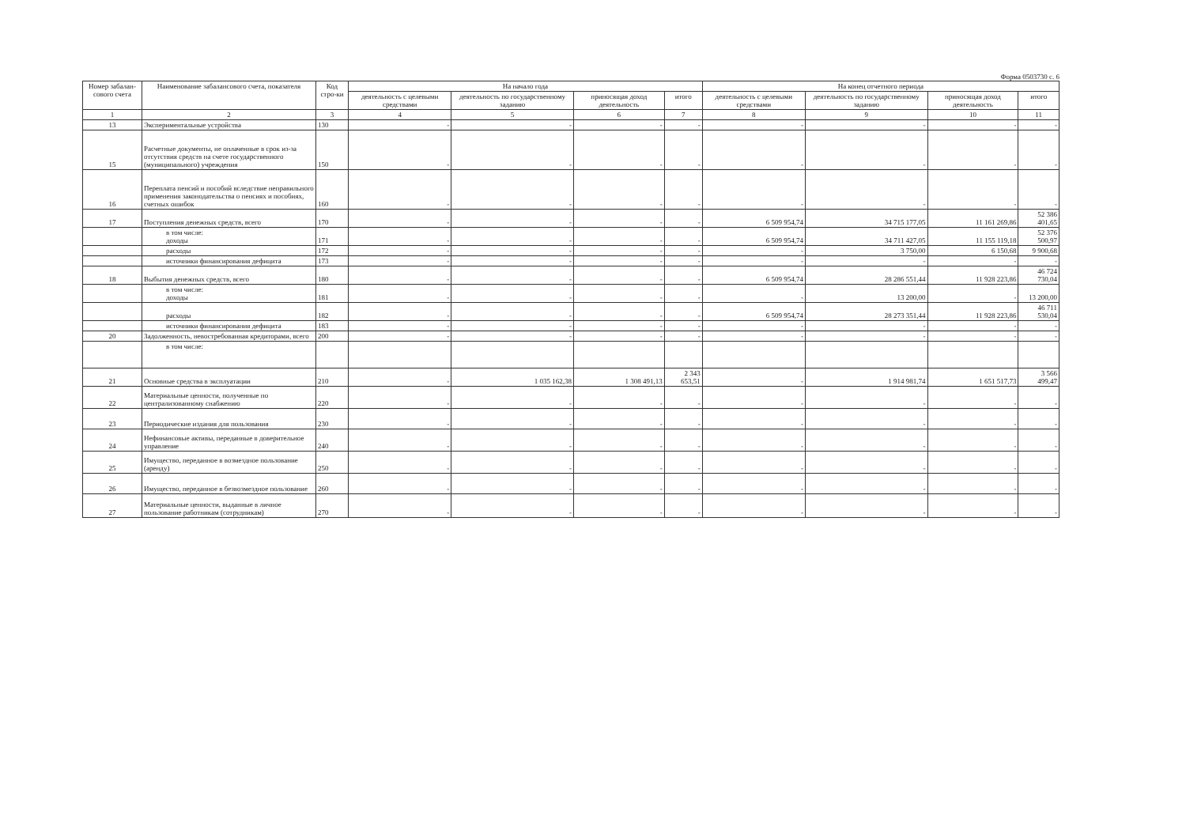Форма 0503730 с. 6
| Номер забалан-сового счета | Наименование забалансового счета, показателя | Код стро-ки | На начало года | | | | На конец отчетного периода | | | |
| --- | --- | --- | --- | --- | --- | --- | --- | --- | --- | --- |
| | | | деятельность с целевыми средствами | деятельность по государственному заданию | приносящая доход деятельность | итого | деятельность с целевыми средствами | деятельность по государственному заданию | приносящая доход деятельность | итого |
| 1 | 2 | 3 | 4 | 5 | 6 | 7 | 8 | 9 | 10 | 11 |
| 13 | Экспериментальные устройства | 130 | - | - | - | - | - | - | - | - |
| 15 | Расчетные документы, не оплаченные в срок из-за отсутствия средств на счете государственного (муниципального) учреждения | 150 | - | - | - | - | - | - | - | - |
| 16 | Переплата пенсий и пособий вследствие неправильного применения законодательства о пенсиях и пособиях, счетных ошибок | 160 | - | - | - | - | - | - | - | - |
| 17 | Поступления денежных средств, всего | 170 | - | - | - | - | 6 509 954,74 | 34 715 177,05 | 11 161 269,86 | 52 386 401,65 |
| | в том числе: доходы | 171 | - | - | - | - | 6 509 954,74 | 34 711 427,05 | 11 155 119,18 | 52 376 500,97 |
| | расходы | 172 | - | - | - | - | - | 3 750,00 | 6 150,68 | 9 900,68 |
| | источники финансирования дефицита | 173 | - | - | - | - | - | - | - | - |
| 18 | Выбытия денежных средств, всего | 180 | - | - | - | - | 6 509 954,74 | 28 286 551,44 | 11 928 223,86 | 46 724 730,04 |
| | в том числе: доходы | 181 | - | - | - | - | - | 13 200,00 | - | 13 200,00 |
| | расходы | 182 | - | - | - | - | 6 509 954,74 | 28 273 351,44 | 11 928 223,86 | 46 711 530,04 |
| | источники финансирования дефицита | 183 | - | - | - | - | - | - | - | - |
| 20 | Задолженность, невостребованная кредиторами, всего | 200 | - | - | - | - | - | - | - | - |
| | в том числе: | | | | | | | | | |
| 21 | Основные средства в эксплуатации | 210 | - | 1 035 162,38 | 1 308 491,13 | 2 343 653,51 | - | 1 914 981,74 | 1 651 517,73 | 3 566 499,47 |
| 22 | Материальные ценности, полученные по централизованному снабжению | 220 | - | - | - | - | - | - | - | - |
| 23 | Периодические издания для пользования | 230 | - | - | - | - | - | - | - | - |
| 24 | Нефинансовые активы, переданные в доверительное управление | 240 | - | - | - | - | - | - | - | - |
| 25 | Имущество, переданное в возмездное пользование (аренду) | 250 | - | - | - | - | - | - | - | - |
| 26 | Имущество, переданное в безвозмездное пользование | 260 | - | - | - | - | - | - | - | - |
| 27 | Материальные ценности, выданные в личное пользование работникам (сотрудникам) | 270 | - | - | - | - | - | - | - | - |